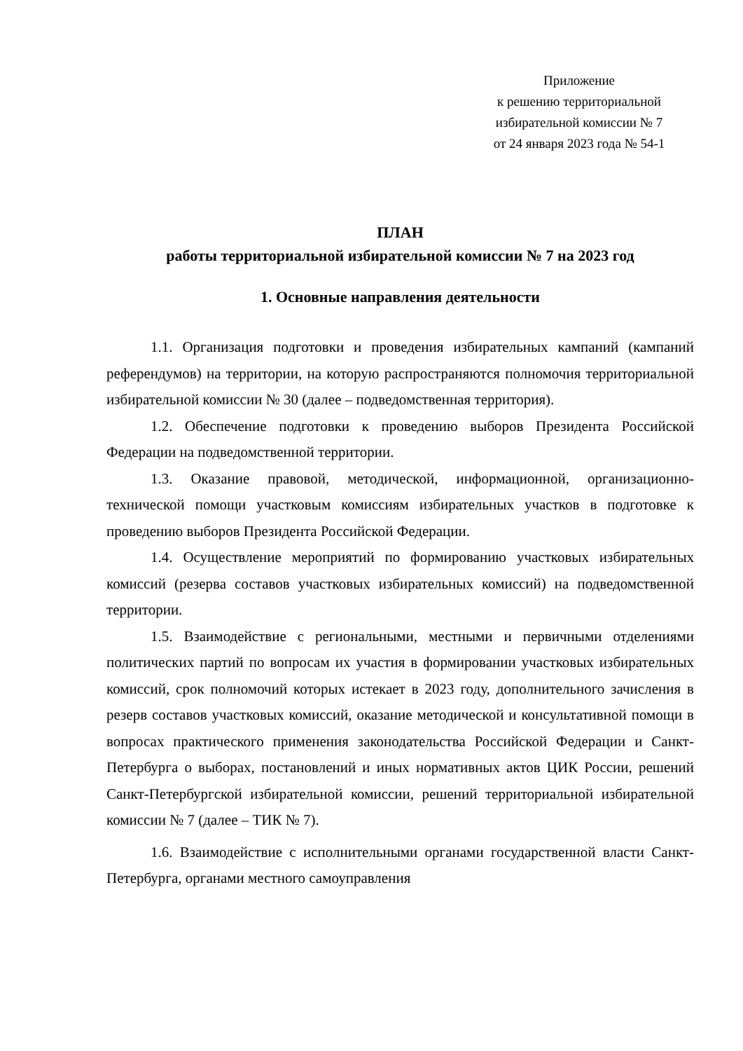Приложение
к решению территориальной
избирательной комиссии № 7
от 24 января 2023 года № 54-1
ПЛАН
работы территориальной избирательной комиссии № 7 на 2023 год
1. Основные направления деятельности
1.1. Организация подготовки и проведения избирательных кампаний (кампаний референдумов) на территории, на которую распространяются полномочия территориальной избирательной комиссии № 30 (далее – подведомственная территория).
1.2. Обеспечение подготовки к проведению выборов Президента Российской Федерации на подведомственной территории.
1.3. Оказание правовой, методической, информационной, организационно-технической помощи участковым комиссиям избирательных участков в подготовке к проведению выборов Президента Российской Федерации.
1.4. Осуществление мероприятий по формированию участковых избирательных комиссий (резерва составов участковых избирательных комиссий) на подведомственной территории.
1.5. Взаимодействие с региональными, местными и первичными отделениями политических партий по вопросам их участия в формировании участковых избирательных комиссий, срок полномочий которых истекает в 2023 году, дополнительного зачисления в резерв составов участковых комиссий, оказание методической и консультативной помощи в вопросах практического применения законодательства Российской Федерации и Санкт-Петербурга о выборах, постановлений и иных нормативных актов ЦИК России, решений Санкт-Петербургской избирательной комиссии, решений территориальной избирательной комиссии № 7 (далее – ТИК № 7).
1.6. Взаимодействие с исполнительными органами государственной власти Санкт-Петербурга, органами местного самоуправления